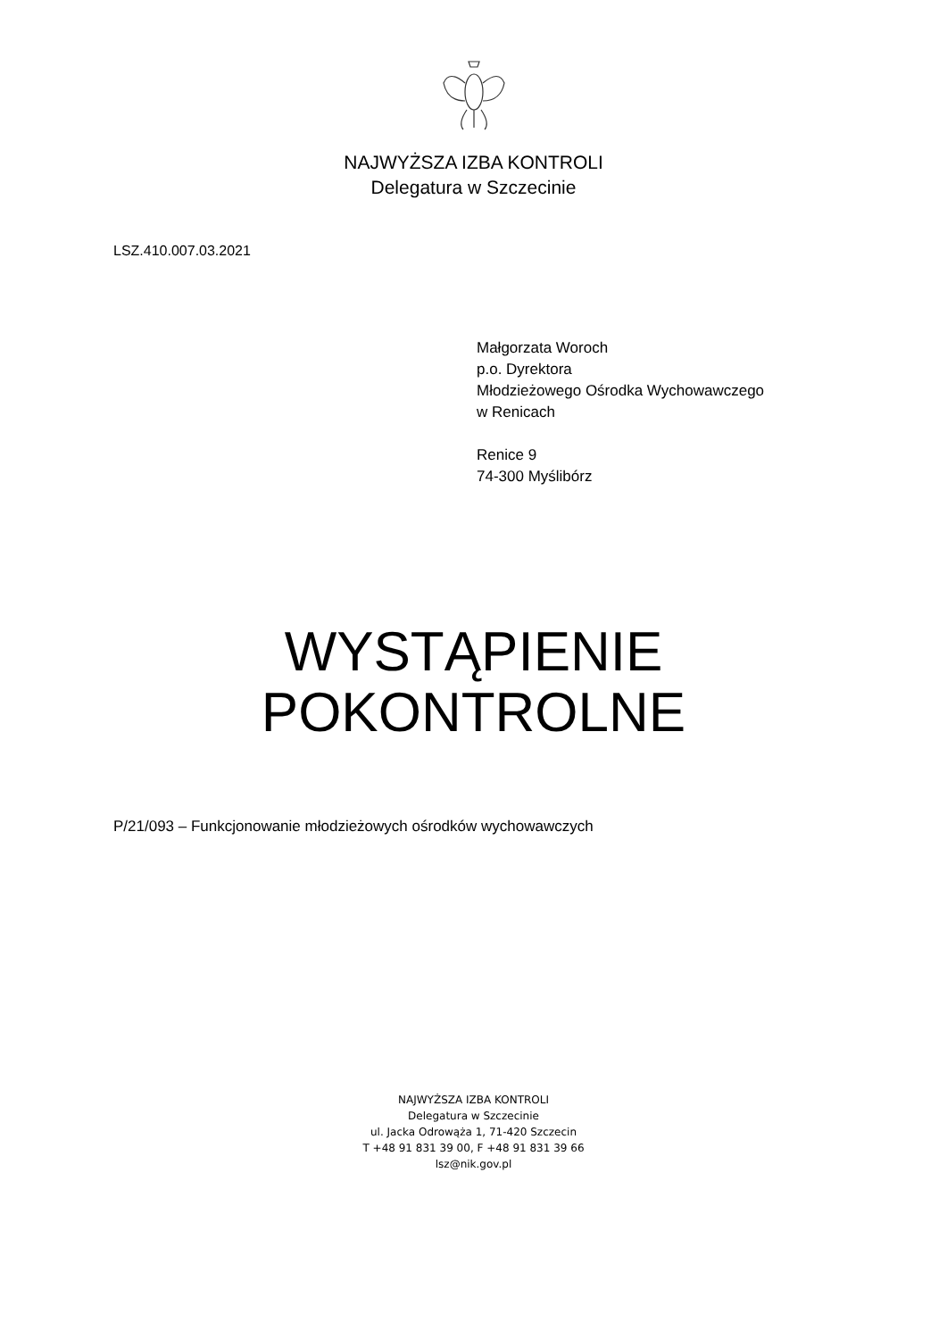NAJWYŻSZA IZBA KONTROLI
Delegatura w Szczecinie
LSZ.410.007.03.2021
Małgorzata Woroch
p.o. Dyrektora
Młodzieżowego Ośrodka Wychowawczego
w Renicach
Renice 9
74-300 Myślibórz
WYSTĄPIENIE
POKONTROLNE
P/21/093 – Funkcjonowanie młodzieżowych ośrodków wychowawczych
NAJWYŻSZA IZBA KONTROLI
Delegatura w Szczecinie
ul. Jacka Odrowąża 1, 71-420 Szczecin
T +48 91 831 39 00, F +48 91 831 39 66
lsz@nik.gov.pl